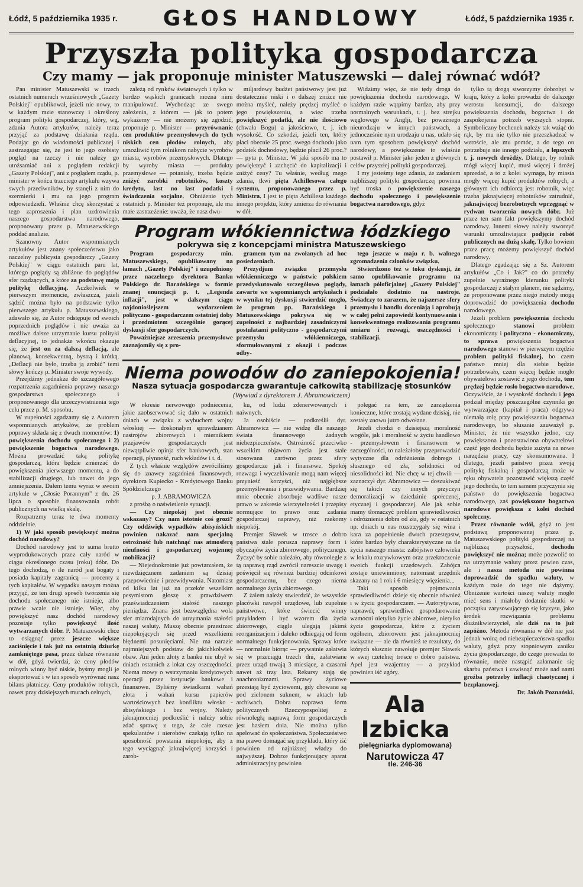Łódź, 5 października 1935 r. GŁOS HANDLOWY Łódź, 5 października 1935 r.
Przyszła polityka gospodarcza
Czy mamy — jak proponuje minister Matuszewski — dalej równać wdół?
Pan minister Matuszewski w trzech ostatnich numerach wrześniowych „Gazety Polskiej" opublikował, jeżeli nie nowy, to w każdym razie stanowczy i określony program polityki gospodarczej, który, wg. zdania Autora artykułów, należy teraz przyjąć za podstawę działania rządu. Podając go do wiadomości publicznej i zastrzegając się, że jest to jego osobisty pogląd na rzeczy i nie należy go utożsamiać ani z poglądem redakcji „Gazety Polskiej", ani z poglądem rządu, p. minister w końcu trzeciego artykułu wzywa swych przeciwników, by stanęli z nim do szermierki i mu na jego program odpowiedzieli. Właśnie chcę skorzystać z tego zaproszenia i plan uzdrowienia naszego gospodarstwa narodowego, proponowany przez p. Matuszewskiego poddać analizie.
Szanowny Autor wspomnianych artykułów jest znany społeczeństwu jako naczelny publicysta gospodarczy „Gazety Polskiej" w ciągu ostatnich paru lat, którego poglądy są zbliżone do poglądów sfer rządzących, a które za podstawę mają politykę deflacyjną. Aczkolwiek w pierwszym momencie, zwłaszcza, jeżeli sądzić można było na podstawie tylko pierwszego artykułu p. Matuszewskiego, zdawało się, że Autor odstępuje od swoich poprzednich poglądów i nie uważa za możliwe dalsze utrzymanie kursu polityki deflacyjnej, to jednakże wkońcu okazuje się, że jest on za dalszą deflacją, ale planową, konsekwentną, bystrą i krótką. „Deflacji nie było, trzeba ją zrobić" temi słowy kończy p. Minister swoje wywody.
Przejdźmy jednakże do szczegółowego rozpatrzenia zagadnienia poprawy naszego gospodarstwa społecznego i proponowanego dla urzeczywistnienia tego celu przez p. M. sposobu.
W zupełności zgadzamy się z Autorem wspomnianych artykułów, że problem poprawy składa się z dwuch momentów: 1) powiększenia dochodu społecznego i 2) powiększenie bogactwa narodowego. Można prowadzić taką politykę gospodarczą, która będzie zmierzać do powiększenia pierwszego momentu, a do stabilizacji drugiego, lub nawet do jego zmniejszenia. Dałem temu wyraz w swoim artykule w „Głosie Porannym" z dn. 26 lipca o sposobie finansowania robót publicznych na wielką skalę.
Rozpatrzmy teraz te dwa momenty oddzielnie.
1) W jaki sposób powiększyć można dochód narodowy?
Dochód narodowy jest to suma brutto wyprodukowanych przez cały naród w ciągu określonego czasu (roku) dóbr. Do tego dochodzą, o ile naród jest bogaty i posiada kapitały zagranicą — procenty z tych kapitałów. W wypadku naszym można przyjąć, że ten drugi sposób tworzenia się dochodu społecznego nie istnieje, albo prawie wcale nie istnieje. Więc, aby powiększyć nasz dochód narodowy pozostaje tylko powiększyć ilość wytwarzanych dóbr. P. Matuszewski chce to osiągnąć przez jeszcze większe zaciśnięcie i tak już na ostatnią dziurkę zamkniętego pasa, przez dalsze równanie w dół, gdyż twierdzi, że ceny płodów rolnych winny być niskie, byśmy mogli je eksportować i w ten sposób wyrównać nasz bilans płatniczy. Ceny produktów rolnych, nawet przy dzisiejszych murach celnych,
zależą od rynków światowych i tylko w bardzo wąskich granicach można nimi manipulować. Wychodząc ze swego założenia, z którem — jak to potem wykażemy — nie możemy się zgodzić, proponuje p. Minister — przyrównanie cen produktów przemysłowych do tych niskich cen płodów rolnych, aby umożliwić tym rolnikom nabycie wyrobów miasta, wyrobów przemysłowych. Dlatego by wyroby miasta — produkty przemysłowe — potaniały, trzeba będzie zniżyć zarobki robotników, koszty kredytu, last no last podatki i świadczenia socjalne. Obniżenie tych ostatnich p. Minister też proponuje, ale ma małe zastrzeżenie: uważa, że nasz dwu-
miljardowy budżet państwowy jest już dostatecznie niski i o dalszej zniżce nie można myśleć, należy prędzej myśleć o jego powiększeniu, a więc trzeba powiększyć podatki, ale nie ilościowo (chwała Bogu) a jakościowo, t. j. ich wysokość. Co szkodzi, jeżeli ten, który płaci obecnie 25 proc. swego dochodu jako podatek dochodowy, będzie płacił 26 proc.? — pyta p. Minister. W jaki sposób ma to powiększyć i zachęcić do kapitalizacji i zniżyć ceny? Tu właśnie, według mego zdania, tkwi pięta Achillesowa całego systemu, proponowanego przez p. Ministra. I jest to pięta Achillesa każdego innego projektu, który zmierza do równania w dół.
Widzimy więc, że nie tędy droga do powiększenia dochodu narodowego. W każdym razie wątpimy bardzo, aby przy normalnych warunkach, t. j. bez strejku węglowego w Anglji, bez poważnego nieurodzaju w innych państwach, a jednocześnie nym urodzaju u nas, udało się nam tym sposobem powiększyć dochód narodowy, a powiększenie to właśnie postawił p. Minister jako jeden z głównych celów przyszłej polityki gospodarczej.
I my jesteśmy tego zdania, że zadaniem najbliższej polityki gospodarczej powinna być troska o powiększenie naszego dochodu społecznego i powiększenie bogactwa narodowego, gdyż
tylko tą drogą stworzymy dobrobyt w kraju, który z kolei prowadzi do dalszego wzrostu konsumcji, do dalszego powiększenia dochodu, bogactwa i do zaspokojenia potrzeb wyższych stopni. Symboliczny bochenek należy tak wziąć do rąk, by mu nie tylko nie przeszkadzać w wzroście, ale mu pomóc, a do tego on potrzebuje nie innego podziału, a lepszych t. j. nowych drożdży. Dlatego, by rolnik mógł więcej kupić, musi więcej i drożej sprzedać, a to z kolei wymaga, by miasta mogły więcej kupić produktów rolnych, a głównym ich odbiorcą jest robotnik, więc trzeba jaknajwięcej robotników zatrudnić, jaknajwięcej bezrobotnych wprzęgnąć w rydwan tworzenia nowych dóbr. Już przez ten sam fakt powiększymy dochód narodowy. Innemi słowy należy stworzyć warunki umożliwiające podjęcie robót publicznych na dużą skalę. Tylko bowiem przez pracę możemy powiększyć dochód narodowy.
Dlatego zgadzając się z Sz. Autorem artykułów „Co i Jak?" co do potrzeby zupełnie wyraźnego kierunku polityki gospodarczej z stałym planem, nie sądzimy, że proponowane przez niego metody mogą doprowadzić do powiększenia dochodu narodowego.
Jeżeli problem powiększenia dochodu społecznego stanowi problem ekonomiczny i polityczno - ekonomiczny, to sprawa powiększenia bogactwa narodowego stanowi w pierwszym rzędzie problem polityki fiskalnej, bo czem państwo mniej dla siebie będzie potrzebowało, czem więcej będzie mogło obywatelowi zostawić z jego dochodu, tem prędzej będzie rosło bogactwo narodowe. Oczywiście, że i wysokość dochodu i jego podział między poszczególne czynniki go wytwarzające (kapitał i praca) odgrywa niemałą rolę przy powiększeniu bogactwa narodowego, bo słusznie zauważył p. Minister, że nie wszystko jedno, czy powiększona i pozostawiona obywatelowi część jego dochodu będzie zużyta na nowe narzędzia pracy, czy skonsumowana. I dlatego, jeżeli państwo przez swoją politykę fiskalną i gospodarczą może w ręku obywatela pozostawić większą część jego dochodu, to tem samem przyczynia się państwo do powiększenia bogactwa narodowego, zaś powiększone bogactwo narodowe powiększa z kolei dochód społeczny.
Przez równanie wdół, gdyż to jest podstawą proponowanej przez p. Matuszewskiego polityki gospodarczej na najbliższą przyszłość, dochodu powiększyć nie można; może pozwolić to na utrzymanie waluty przez pewien czas, ale i nasza metoda nie powinna doprowadzić do spadku waluty, w każdym razie do tego nie dążymy. Obniżenie wartości naszej waluty mogło mieć sens i miałoby dodatnie skutki w początku zarysowującego się kryzysu, jako środek rozwiązania problemu dłużnikwierzycieł, ale dziś na to już zapóźno. Metoda równania w dół nie jest jednak wolną od niebezpieczeństwa spadku waluty, gdyż przy stopniowym zaniku życia gospodarczego, do czego prowadzi to równanie, może nastąpić załamanie się skarbu państwa i zawisnąć może nad nami groźba potrzeby inflacji chaotycznej i bezplanowej.
Dr. Jakób Poznański.
Program włókiennictwa łódzkiego
pokrywa się z koncepcjami ministra Matuszewskiego
Program gospodarczy min. Matuszewskiego, opublikowany na łamach „Gazety Polskiej" i uzupełniony przez naczelnego dyrektora Banku Polskiego dr. Barańskiego w formie znanej enuncjacji p. t. „Legenda inflacji", jest w dalszym ciągu najdonioślejszem wydarzeniem polityczno - gospodarczem ostatniej doby i przedmiotem szczególnie gorącej dyskusji sfer gospodarczych.
Poważniejsze zrzeszenia przemysłowe zaznajomiły się z pro-
gramem tym na zwołanych ad hoc posiedzeniach.
Prezydjum związku przemysłu włókienniczego w państwie polskiem przedyskutowało szczegółowo poglądy, zawarte we wspomnianych artykułach i w wyniku tej dyskusji stwierdzić mogło, że program pp. Barańskiego i Matuszewskiego pokrywa się w zupełności z najbardziej zasadniczymi postulatami polityczno - gospodarczymi przemysłu włókienniczego, sformułowanymi z okazji i podczas odby-
tego jeszcze w maju r. b. walnego zgromadzenia członków związku.
Stwierdzono też w toku dyskusji, że samo opublikowanie programu na łamach półoficjalnej „Gazety Polskiej" podziałało dodatnio na nastroje. Świadczy to zarazem, że najszersze sfery przemysłu i handlu doceniają i aprobują w całej pełni zapowiedź kontynuowania i konsekwentnego realizowania programu umiaru i rozwagi, oszczędności i stabilizacji.
Niema powodów do zaniepokojenia!
Nasza sytuacja gospodarcza gwarantuje całkowitą stabilizację stosunków
(Wywiad z dyrektorem J. Abramowiczem)
W okresie nerwowego podniecenia, jakie zaobserwować się dało w ostatnich dniach w związku z wybuchem wojny włoskiej — doskonałym sprawdzianem nastrojów zbiorowych i miernikiem przejawów gospodarczych jest niewątpliwie opinja sfer bankowych, stan operacji, płynność, ruch wkładów i t. d.
Z tych właśnie względów zwróciliśmy się do znawcy zagadnień finansowych, dyrektora Kupiecko - Kredytowego Banku Spółdzielczego
p. J. ABRAMOWICZA
z prośbą o naświetlenie sytuacji.
— Czy niepokój jest obecnie wskazany? Czy nam istotnie coś grozi? Czy oddźwięk wypadków abisyńskich powinien nakazać nam specjalną ostrożność lub natchnąć nas atmosferą nieufności i gospodarczej wojennej mobilizacji?
— Niejednokrotnie już powtarzałem, że niewdzięcznem zadaniem są dzisiaj przepowiednie i przewidywania. Natomiast od kilku lat już na przekór wszelkim pesymistom głoszę z prawdziwem przeświadczeniem stałość naszego pieniądza. Znana jest bezwzględna wola sfer miarodajnych do utrzymania stałości naszej waluty. Muszę obecnie przestrzec niepokojących się przed wszelkiemi błędnemi posunięciami. Nie ma narazie najmniejszych podstaw do jakichkolwiek obaw. Ani jeden złoty z banku nie ubył w dniach ostatnich z lokat czy oszczędności. Niema mowy o wstrzymaniu kredytowych operacji przez instytucje bankowe i finansowe. Byliśmy świadkami wahań złota i wahań kursu papierów wartościowych bez konfliktu włosko - abisyńskiego i bez wojny. Należy jaknajmocniej podkreślić i należy sobie zdać sprawę z tego, że całe rzesze spekulantów i nierobów czekają tylko na sposobność powstania niepokoju, aby z tego wyciągnąć jaknajwięcej korzyści i zarob-
ku, od ludzi zdenerwowanych i naiwnych.
Ja osobiście — podkreślił dyr. Abramowicz — nie widzę dla naszego świata finansowego żadnych niebezpieczeństw. Ostrożność przeciwko wszelkim objawom życia jest stale stosowana zarówno przez sfery gospodarcze jak i finansowe. Spokój rozwaga i wyczekiwanie mogą nam więcej przynieść korzyści, niż najgłębsze przemyśliwania i przewidywania. Bardziej mnie obecnie absorbuje wadliwe nasze prawo w zakresie wierzytelności i przepisy normujące to prawo oraz zadania gospodarczej naprawy, niż rzekomy niepokój.
Premjer Sławek w trosce o dobro państwa stale porusza naprawy form i obyczajów życia zbiorowego, politycznego. Życzyć by sobie należało, aby równolegle z tą naprawą rząd zwrócił nareszcie uwagę i poświęcił się również bardziej odcinkowi gospodarczemu, bez czego niema normalnego życia zbiorowego.
Z żalem należy stwierdzić, że wszystkie placówki nawpół urzędowe, lub zupełnie państwowe, które świecić winny przykładem i być wzorem dla życia zbiorowego, ciągle ulegają jakimś reorganizacjom i daleko odbiegają od form normalnego funkcjonowania. Sprawy które — normalnie biorąc — prywatnie załatwia się w przeciągu trzech dni, załatwiane przez urząd trwają 3 miesiące, a czasami nawet aż trzy lata. Rekursy stają się anachronizmami. Sprawy życiowe przestają być życiowemi, gdy chowane są pod zielonem suknem, w aktach lub archiwach. Dobra naprawa form politycznych Rzeczypospolitej z równoległą naprawą form gospodarczych jest hasłem dnia. Nie można tylko apelować do społeczeństwa. Społeczeństwo ma prawo domagać się przykładu, który iść powinien od najniższej władzy do najwyższej. Dobrze funkcjonujący aparat administracyjny powinien
polegać na tem, że zarządzenia konieczne, które zostają wydane dzisiaj, nie zostały znowu jutro odwołane.
Jeżeli chodzi o dzisiejszą moralność wogóle, jak i moralność w życiu handlowo - przemysłowem i finansowem w szczególności, to należałoby przeprowadzić wytyczne dla odróżnienia dobrego i słusznego od zła, solidności od niesolidności itd. Nie chcę w tej chwili — zaznaczył dyr. Abramowicz — doszukiwać się takich czy innych przyczyn demoralizacji w dziedzinie społecznej, etycznej i gospodarczej. Ale jak sobie mamy tłomaczyć problem sprawiedliwości i odróżnienia dobra od zła, gdy w ostatnich np. dniach u nas rozstrzygały się wina i kara za popełnienie dwuch przestępstw, które bardzo były charakterystyczne na tle życia naszego miasta: zabójstwo człowieka w lokalu rozrywkowym oraz przekroczenie swoich funkcji urzędowych. Zabójca zostaje uniewinniony, natomiast urzędnik skazany na 1 rok i 6 miesięcy więzienia...
Taki sposób pojmowania sprawiedliwości dzieje się obecnie również i w życiu gospodarczem. — Autorytywne, naprawdę sprawiedliwe gospodarowanie wzmocni nietylko życie zbiorowe, nietylko życie gospodarcze, które z życiem ogólnem, zbiorowem jest jaknajmocniej związane — ale da również te rezultaty, do których słusznie nawołuje premjer Sławek w swej rzetelnej trosce o dobro państwa. Apel jest wzajemny — a przykład powinien iść zgóry.
Ala Izbicka
pielęgniarka dyplomowana)
Narutowicza 47
tle. 246-36